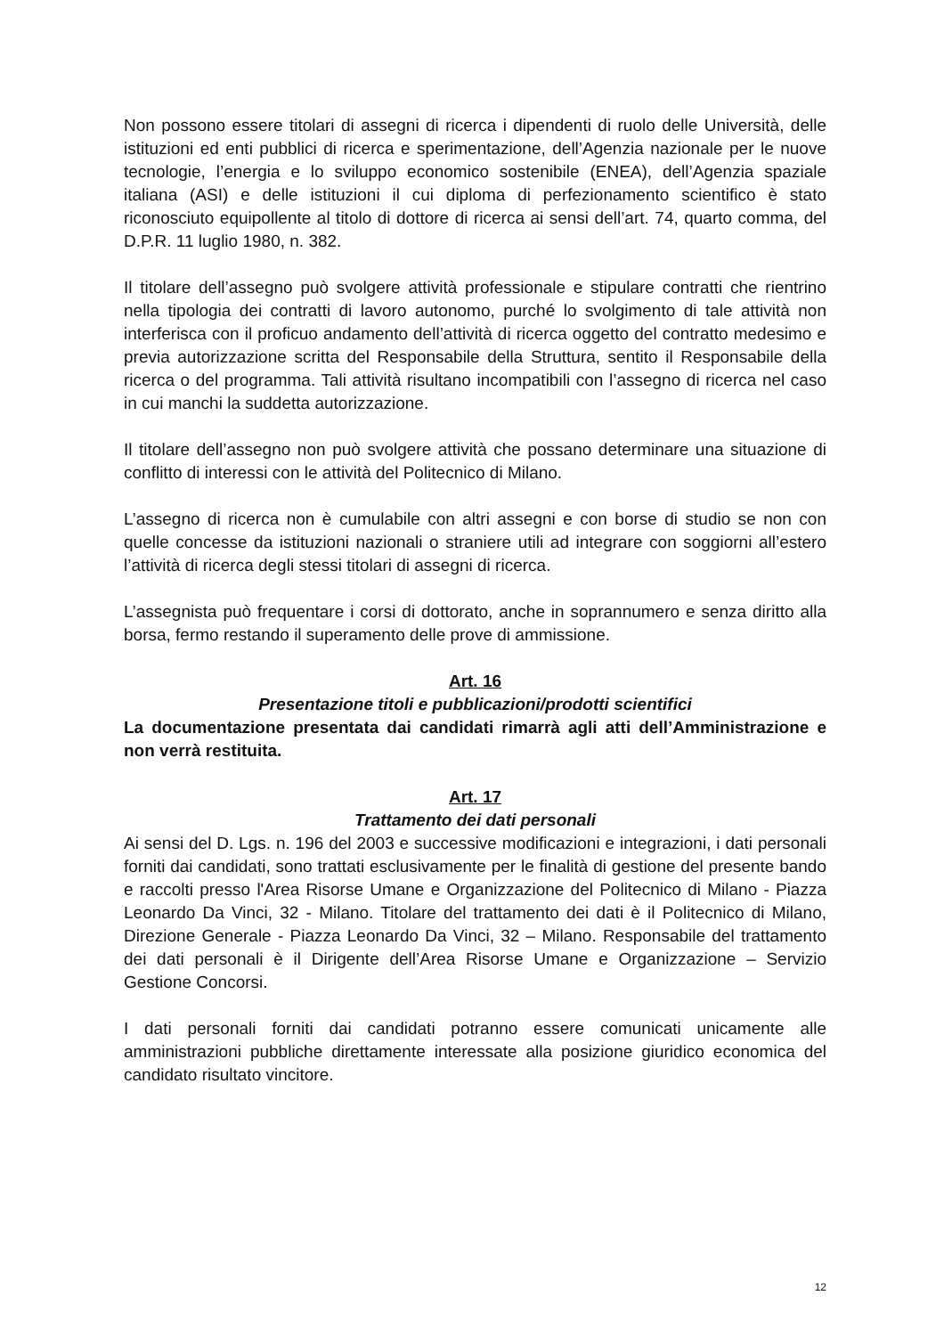Non possono essere titolari di assegni di ricerca i dipendenti di ruolo delle Università, delle istituzioni ed enti pubblici di ricerca e sperimentazione, dell’Agenzia nazionale per le nuove tecnologie, l’energia e lo sviluppo economico sostenibile (ENEA), dell’Agenzia spaziale italiana (ASI) e delle istituzioni il cui diploma di perfezionamento scientifico è stato riconosciuto equipollente al titolo di dottore di ricerca ai sensi dell’art. 74, quarto comma, del D.P.R. 11 luglio 1980, n. 382.
Il titolare dell’assegno può svolgere attività professionale e stipulare contratti che rientrino nella tipologia dei contratti di lavoro autonomo, purché lo svolgimento di tale attività non interferisca con il proficuo andamento dell’attività di ricerca oggetto del contratto medesimo e previa autorizzazione scritta del Responsabile della Struttura, sentito il Responsabile della ricerca o del programma. Tali attività risultano incompatibili con l’assegno di ricerca nel caso in cui manchi la suddetta autorizzazione.
Il titolare dell’assegno non può svolgere attività che possano determinare una situazione di conflitto di interessi con le attività del Politecnico di Milano.
L’assegno di ricerca non è cumulabile con altri assegni e con borse di studio se non con quelle concesse da istituzioni nazionali o straniere utili ad integrare con soggiorni all’estero l’attività di ricerca degli stessi titolari di assegni di ricerca.
L’assegnista può frequentare i corsi di dottorato, anche in soprannumero e senza diritto alla borsa, fermo restando il superamento delle prove di ammissione.
Art. 16
Presentazione titoli e pubblicazioni/prodotti scientifici
La documentazione presentata dai candidati rimarrà agli atti dell’Amministrazione e non verrà restituita.
Art. 17
Trattamento dei dati personali
Ai sensi del D. Lgs. n. 196 del 2003 e successive modificazioni e integrazioni, i dati personali forniti dai candidati, sono trattati esclusivamente per le finalità di gestione del presente bando e raccolti presso l'Area Risorse Umane e Organizzazione del Politecnico di Milano - Piazza Leonardo Da Vinci, 32 - Milano. Titolare del trattamento dei dati è il Politecnico di Milano, Direzione Generale - Piazza Leonardo Da Vinci, 32 – Milano. Responsabile del trattamento dei dati personali è il Dirigente dell’Area Risorse Umane e Organizzazione – Servizio Gestione Concorsi.
I dati personali forniti dai candidati potranno essere comunicati unicamente alle amministrazioni pubbliche direttamente interessate alla posizione giuridico economica del candidato risultato vincitore.
12